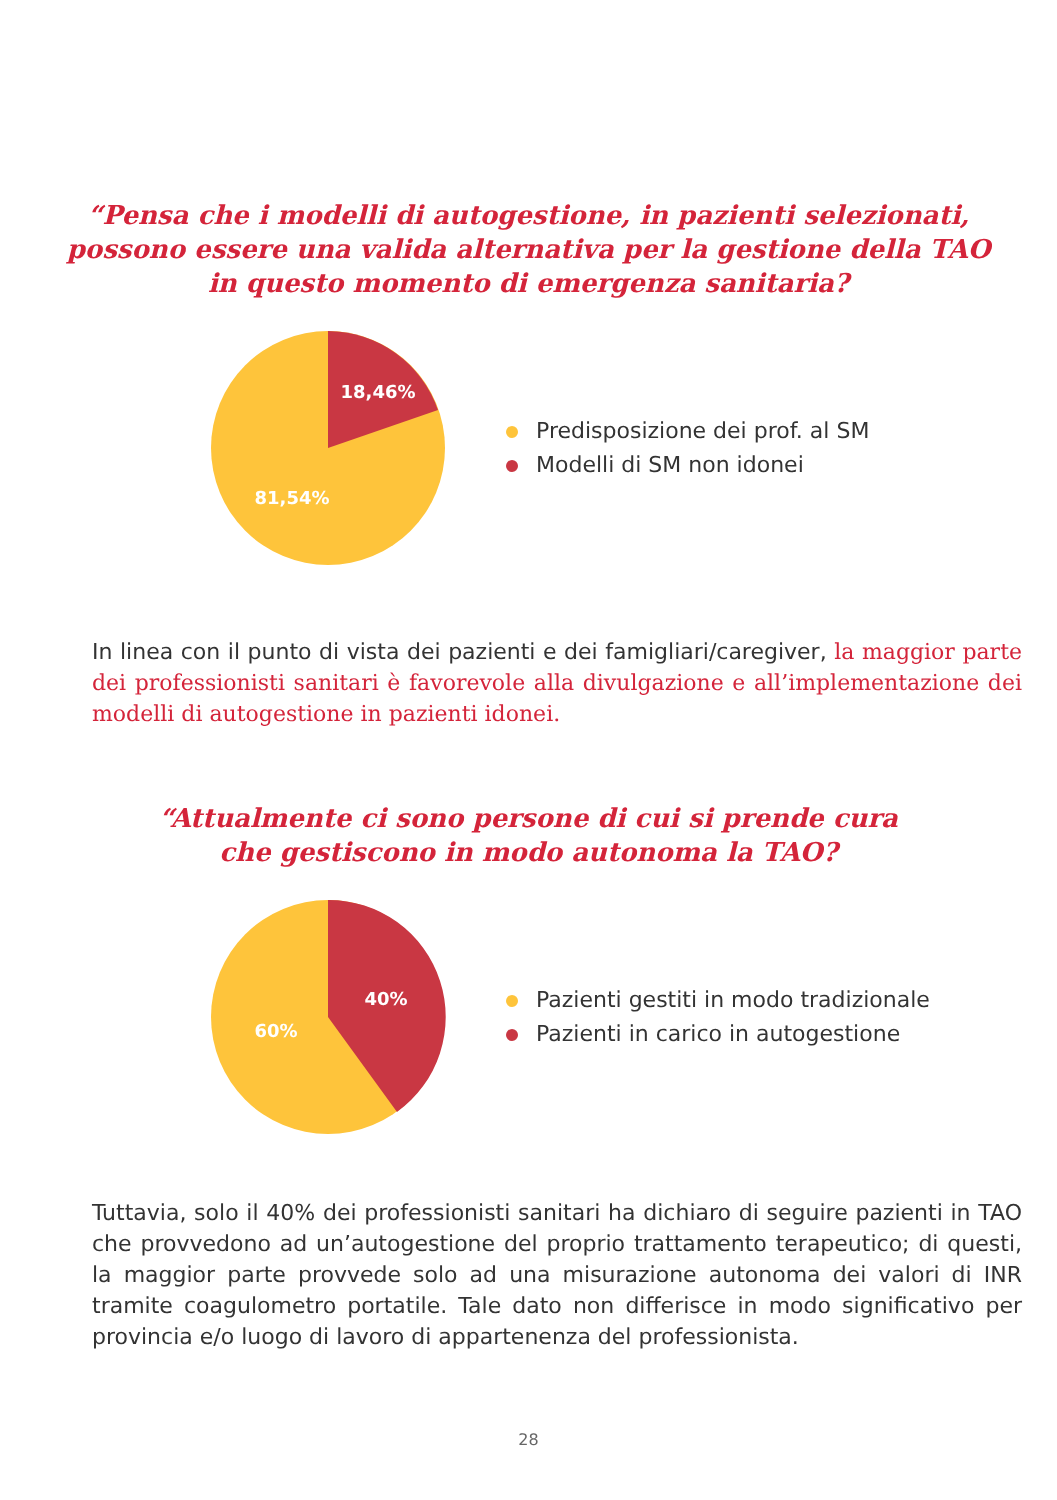“Pensa che i modelli di autogestione, in pazienti selezionati,
possono essere una valida alternativa per la gestione della TAO
in questo momento di emergenza sanitaria?
18,46%
81,54%
Predisposizione dei prof. al SM
Modelli di SM non idonei
In linea con il punto di vista dei pazienti e dei famigliari/caregiver, la maggior parte dei professionisti sanitari è favorevole alla divulgazione e all’implementazione dei modelli di autogestione in pazienti idonei.
“Attualmente ci sono persone di cui si prende cura
che gestiscono in modo autonoma la TAO?
40%
60%
Pazienti gestiti in modo tradizionale
Pazienti in carico in autogestione
Tuttavia, solo il 40% dei professionisti sanitari ha dichiaro di seguire pazienti in TAO che provvedono ad un’autogestione del proprio trattamento terapeutico; di questi, la maggior parte provvede solo ad una misurazione autonoma dei valori di INR tramite coagulometro portatile. Tale dato non differisce in modo significativo per provincia e/o luogo di lavoro di appartenenza del professionista.
28